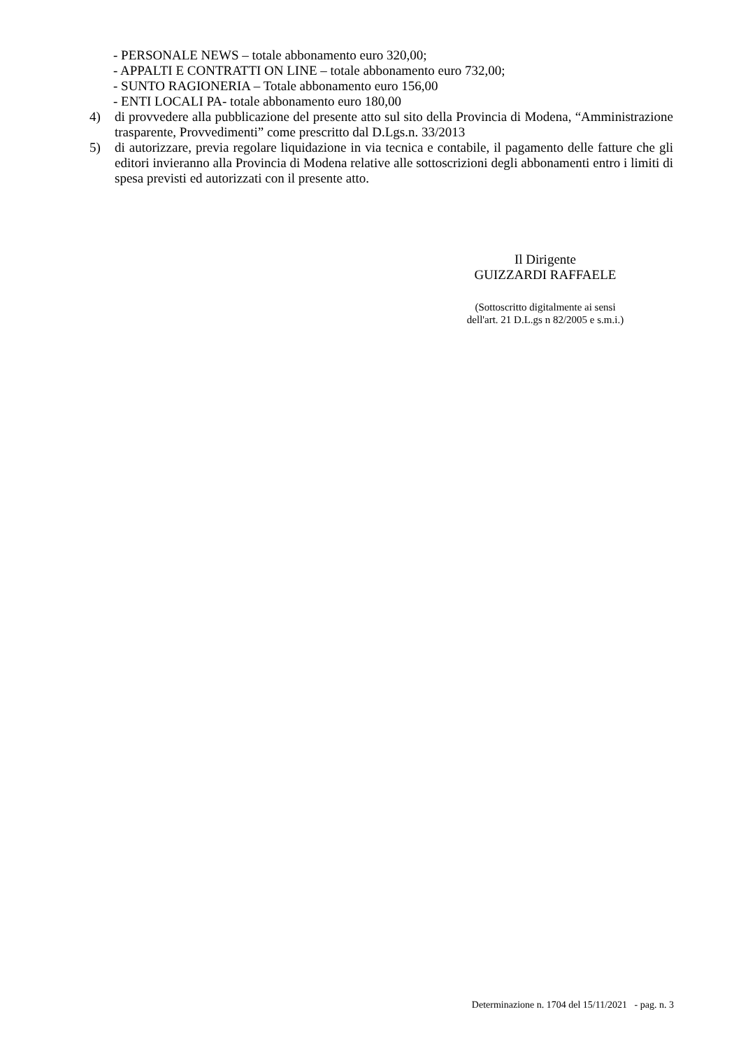- PERSONALE NEWS – totale abbonamento euro 320,00;
- APPALTI E CONTRATTI ON LINE – totale abbonamento euro 732,00;
- SUNTO RAGIONERIA – Totale abbonamento euro 156,00
- ENTI LOCALI PA- totale abbonamento euro 180,00
4) di provvedere alla pubblicazione del presente atto sul sito della Provincia di Modena, “Amministrazione trasparente, Provvedimenti” come prescritto dal D.Lgs.n. 33/2013
5) di autorizzare, previa regolare liquidazione in via tecnica e contabile, il pagamento delle fatture che gli editori invieranno alla Provincia di Modena relative alle sottoscrizioni degli abbonamenti entro i limiti di spesa previsti ed autorizzati con il presente atto.
Il Dirigente
GUIZZARDI RAFFAELE
(Sottoscritto digitalmente ai sensi
dell'art. 21 D.L.gs n 82/2005 e s.m.i.)
Determinazione n. 1704 del 15/11/2021 - pag. n. 3